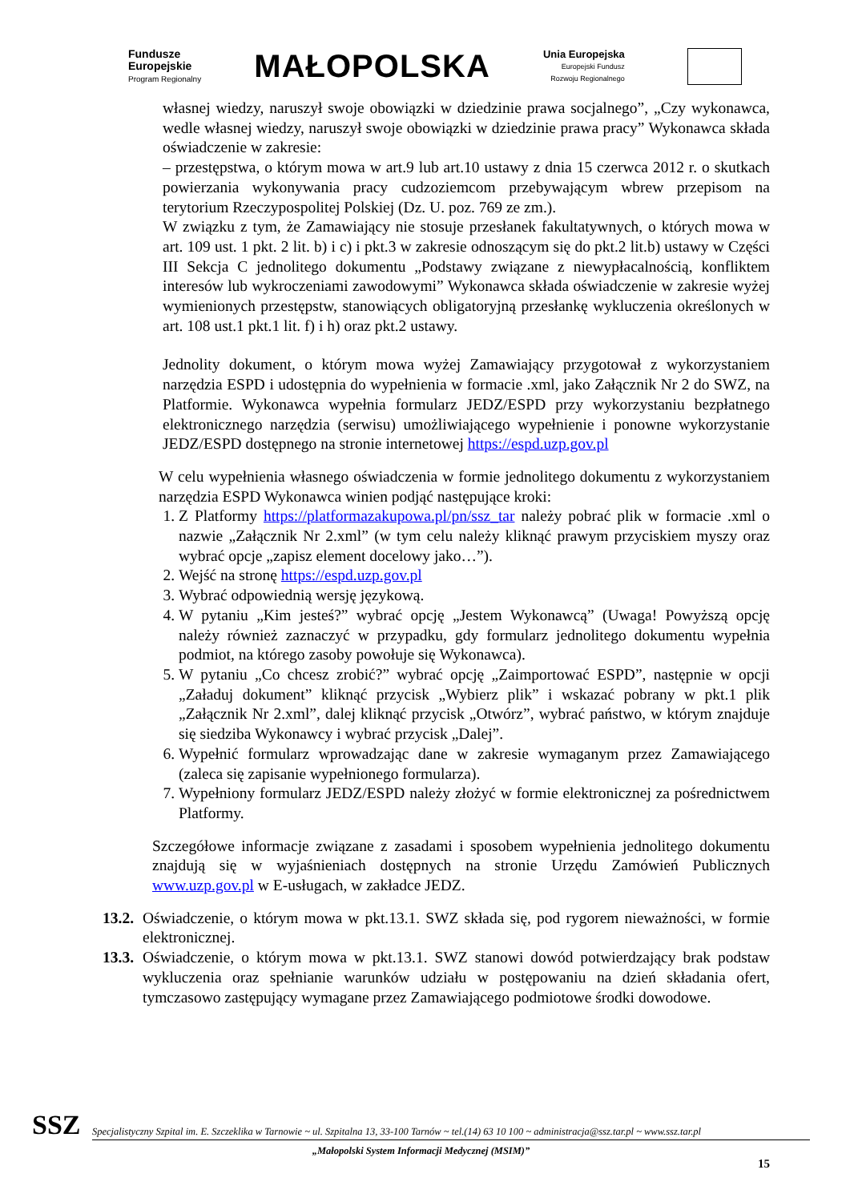Fundusze
Europejskie
Program Regionalny
MAŁOPOLSKA
Unia Europejska
Europejski Fundusz
Rozwoju Regionalnego
własnej wiedzy, naruszył swoje obowiązki w dziedzinie prawa socjalnego”, „Czy wykonawca, wedle własnej wiedzy, naruszył swoje obowiązki w dziedzinie prawa pracy” Wykonawca składa oświadczenie w zakresie:
– przestępstwa, o którym mowa w art.9 lub art.10 ustawy z dnia 15 czerwca 2012 r. o skutkach powierzania wykonywania pracy cudzoziemcom przebywającym wbrew przepisom na terytorium Rzeczypospolitej Polskiej (Dz. U. poz. 769 ze zm.).
W związku z tym, że Zamawiający nie stosuje przesłanek fakultatywnych, o których mowa w art. 109 ust. 1 pkt. 2 lit. b) i c) i pkt.3 w zakresie odnoszącym się do pkt.2 lit.b) ustawy w Części III Sekcja C jednolitego dokumentu „Podstawy związane z niewypłacalnością, konfliktem interesów lub wykroczeniami zawodowymi” Wykonawca składa oświadczenie w zakresie wyżej wymienionych przestępstw, stanowiących obligatoryjną przesłankę wykluczenia określonych w art. 108 ust.1 pkt.1 lit. f) i h) oraz pkt.2 ustawy.
Jednolity dokument, o którym mowa wyżej Zamawiający przygotował z wykorzystaniem narzędzia ESPD i udostępnia do wypełnienia w formacie .xml, jako Załącznik Nr 2 do SWZ, na Platformie. Wykonawca wypełnia formularz JEDZ/ESPD przy wykorzystaniu bezpłatnego elektronicznego narzędzia (serwisu) umożliwiającego wypełnienie i ponowne wykorzystanie JEDZ/ESPD dostępnego na stronie internetowej https://espd.uzp.gov.pl
W celu wypełnienia własnego oświadczenia w formie jednolitego dokumentu z wykorzystaniem narzędzia ESPD Wykonawca winien podjąć następujące kroki:
1. Z Platformy https://platformazakupowa.pl/pn/ssz_tar należy pobrać plik w formacie .xml o nazwie „Załącznik Nr 2.xml” (w tym celu należy kliknąć prawym przyciskiem myszy oraz wybrać opcje „zapisz element docelowy jako…”).
2. Wejść na stronę https://espd.uzp.gov.pl
3. Wybrać odpowiednią wersję językową.
4. W pytaniu „Kim jesteś?” wybrać opcję „Jestem Wykonawcą” (Uwaga! Powyższą opcję należy również zaznaczyć w przypadku, gdy formularz jednolitego dokumentu wypełnia podmiot, na którego zasoby powołuje się Wykonawca).
5. W pytaniu „Co chcesz zrobić?” wybrać opcję „Zaimportować ESPD”, następnie w opcji „Załaduj dokument” kliknąć przycisk „Wybierz plik” i wskazać pobrany w pkt.1 plik „Załącznik Nr 2.xml”, dalej kliknąć przycisk „Otwórz”, wybrać państwo, w którym znajduje się siedziba Wykonawcy i wybrać przycisk „Dalej”.
6. Wypełnić formularz wprowadzając dane w zakresie wymaganym przez Zamawiającego (zaleca się zapisanie wypełnionego formularza).
7. Wypełniony formularz JEDZ/ESPD należy złożyć w formie elektronicznej za pośrednictwem Platformy.
Szczegółowe informacje związane z zasadami i sposobem wypełnienia jednolitego dokumentu znajdują się w wyjaśnieniach dostępnych na stronie Urzędu Zamówień Publicznych www.uzp.gov.pl w E-usługach, w zakładce JEDZ.
13.2.
Oświadczenie, o którym mowa w pkt.13.1. SWZ składa się, pod rygorem nieważności, w formie elektronicznej.
13.3.
Oświadczenie, o którym mowa w pkt.13.1. SWZ stanowi dowód potwierdzający brak podstaw wykluczenia oraz spełnianie warunków udziału w postępowaniu na dzień składania ofert, tymczasowo zastępujący wymagane przez Zamawiającego podmiotowe środki dowodowe.
SSZ
Specjalistyczny Szpital im. E. Szczeklika w Tarnowie ~ ul. Szpitalna 13, 33-100 Tarnów ~ tel.(14) 63 10 100 ~ administracja@ssz.tar.pl ~ www.ssz.tar.pl
„Małopolski System Informacji Medycznej (MSIM)”
15